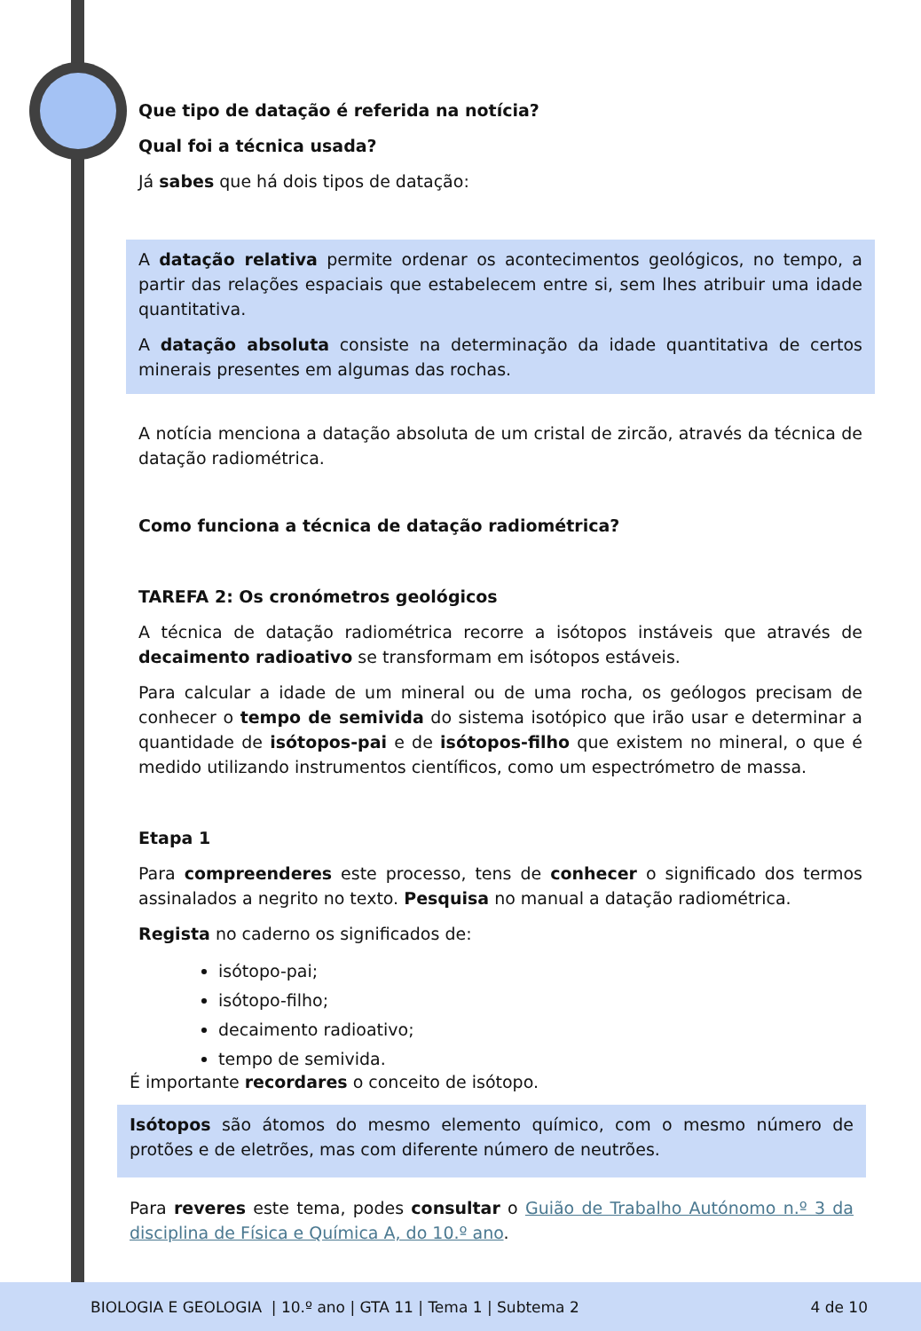Que tipo de datação é referida na notícia?
Qual foi a técnica usada?
Já sabes que há dois tipos de datação:
A datação relativa permite ordenar os acontecimentos geológicos, no tempo, a partir das relações espaciais que estabelecem entre si, sem lhes atribuir uma idade quantitativa.
A datação absoluta consiste na determinação da idade quantitativa de certos minerais presentes em algumas das rochas.
A notícia menciona a datação absoluta de um cristal de zircão, através da técnica de datação radiométrica.
Como funciona a técnica de datação radiométrica?
TAREFA 2: Os cronómetros geológicos
A técnica de datação radiométrica recorre a isótopos instáveis que através de decaimento radioativo se transformam em isótopos estáveis.
Para calcular a idade de um mineral ou de uma rocha, os geólogos precisam de conhecer o tempo de semivida do sistema isotópico que irão usar e determinar a quantidade de isótopos-pai e de isótopos-filho que existem no mineral, o que é medido utilizando instrumentos científicos, como um espectrómetro de massa.
Etapa 1
Para compreenderes este processo, tens de conhecer o significado dos termos assinalados a negrito no texto. Pesquisa no manual a datação radiométrica.
Regista no caderno os significados de:
isótopo-pai;
isótopo-filho;
decaimento radioativo;
tempo de semivida.
É importante recordares o conceito de isótopo.
Isótopos são átomos do mesmo elemento químico, com o mesmo número de protões e de eletrões, mas com diferente número de neutrões.
Para reveres este tema, podes consultar o Guião de Trabalho Autónomo n.º 3 da disciplina de Física e Química A, do 10.º ano.
BIOLOGIA E GEOLOGIA | 10.º ano | GTA 11 | Tema 1 | Subtema 2 4 de 10